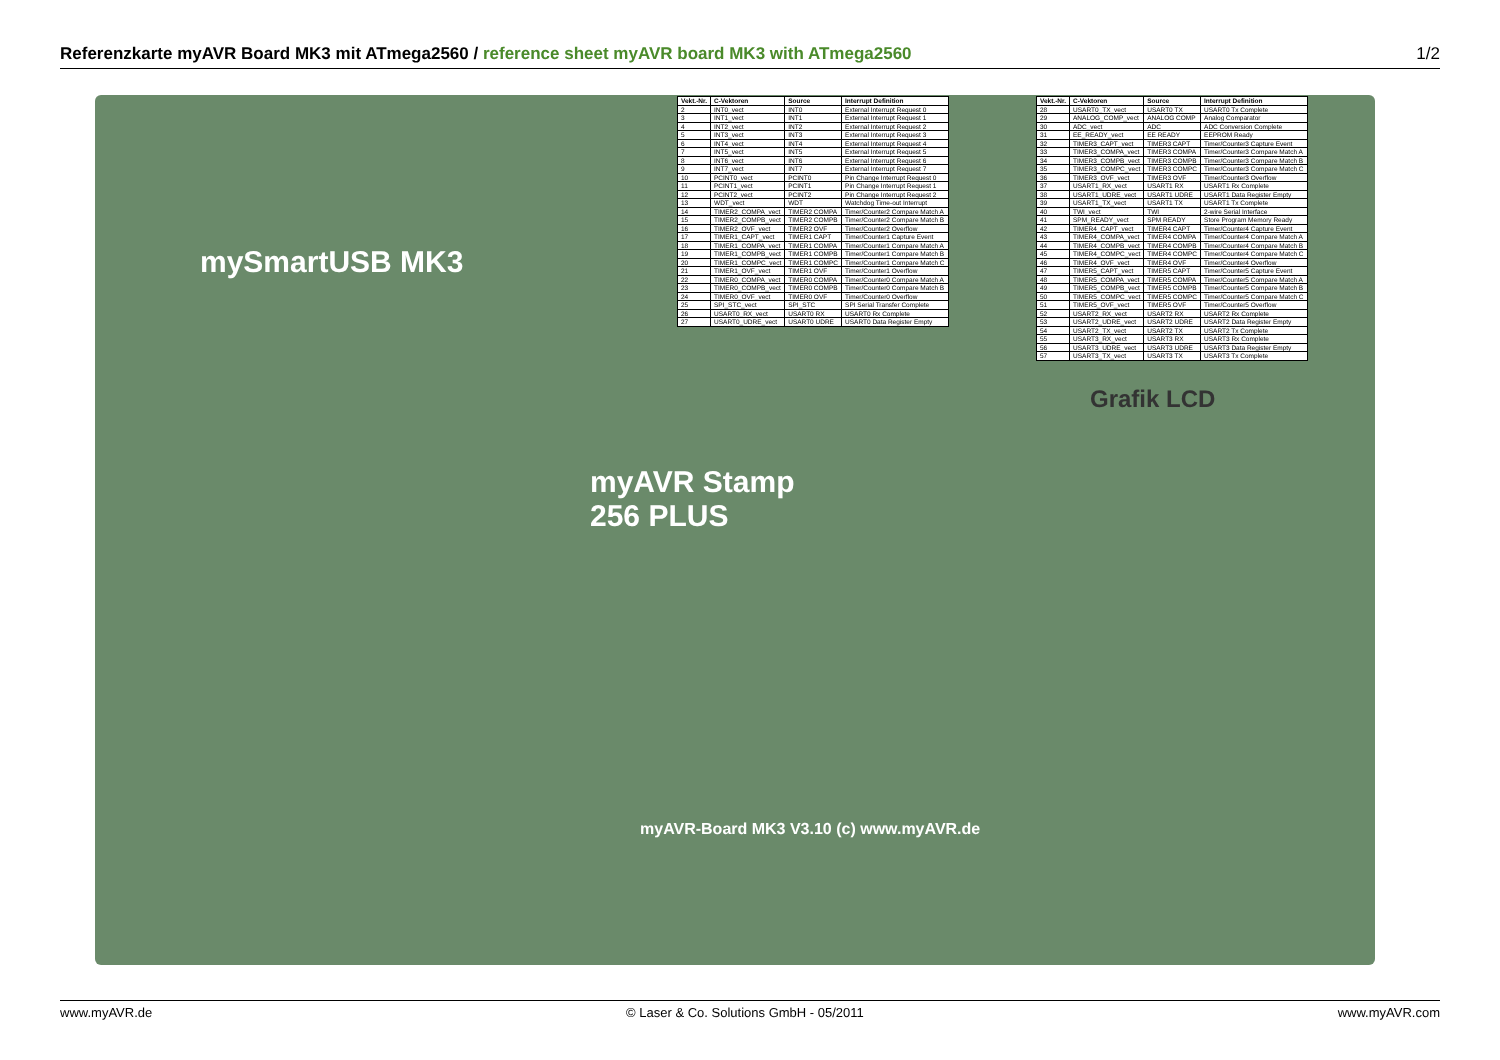Referenzkarte myAVR Board MK3 mit ATmega2560 / reference sheet myAVR board MK3 with ATmega2560
1/2
mySmartUSB MK3
myAVR Stamp
256 PLUS
Grafik LCD
myAVR-Board MK3 V3.10 (c) www.myAVR.de
| Vekt.-Nr. | C-Vektoren | Source | Interrupt Definition |
| --- | --- | --- | --- |
| 2 | INT0_vect | INT0 | External Interrupt Request 0 |
| 3 | INT1_vect | INT1 | External Interrupt Request 1 |
| 4 | INT2_vect | INT2 | External Interrupt Request 2 |
| 5 | INT3_vect | INT3 | External Interrupt Request 3 |
| 6 | INT4_vect | INT4 | External Interrupt Request 4 |
| 7 | INT5_vect | INT5 | External Interrupt Request 5 |
| 8 | INT6_vect | INT6 | External Interrupt Request 6 |
| 9 | INT7_vect | INT7 | External Interrupt Request 7 |
| 10 | PCINT0_vect | PCINT0 | Pin Change Interrupt Request 0 |
| 11 | PCINT1_vect | PCINT1 | Pin Change Interrupt Request 1 |
| 12 | PCINT2_vect | PCINT2 | Pin Change Interrupt Request 2 |
| 13 | WDT_vect | WDT | Watchdog Time-out Interrupt |
| 14 | TIMER2_COMPA_vect | TIMER2 COMPA | Timer/Counter2 Compare Match A |
| 15 | TIMER2_COMPB_vect | TIMER2 COMPB | Timer/Counter2 Compare Match B |
| 16 | TIMER2_OVF_vect | TIMER2 OVF | Timer/Counter2 Overflow |
| 17 | TIMER1_CAPT_vect | TIMER1 CAPT | Timer/Counter1 Capture Event |
| 18 | TIMER1_COMPA_vect | TIMER1 COMPA | Timer/Counter1 Compare Match A |
| 19 | TIMER1_COMPB_vect | TIMER1 COMPB | Timer/Counter1 Compare Match B |
| 20 | TIMER1_COMPC_vect | TIMER1 COMPC | Timer/Counter1 Compare Match C |
| 21 | TIMER1_OVF_vect | TIMER1 OVF | Timer/Counter1 Overflow |
| 22 | TIMER0_COMPA_vect | TIMER0 COMPA | Timer/Counter0 Compare Match A |
| 23 | TIMER0_COMPB_vect | TIMER0 COMPB | Timer/Counter0 Compare Match B |
| 24 | TIMER0_OVF_vect | TIMER0 OVF | Timer/Counter0 Overflow |
| 25 | SPI_STC_vect | SPI_STC | SPI Serial Transfer Complete |
| 26 | USART0_RX_vect | USART0 RX | USART0 Rx Complete |
| 27 | USART0_UDRE_vect | USART0 UDRE | USART0 Data Register Empty |
| Vekt.-Nr. | C-Vektoren | Source | Interrupt Definition |
| --- | --- | --- | --- |
| 28 | USART0_TX_vect | USART0 TX | USART0 Tx Complete |
| 29 | ANALOG_COMP_vect | ANALOG COMP | Analog Comparator |
| 30 | ADC_vect | ADC | ADC Conversion Complete |
| 31 | EE_READY_vect | EE READY | EEPROM Ready |
| 32 | TIMER3_CAPT_vect | TIMER3 CAPT | Timer/Counter3 Capture Event |
| 33 | TIMER3_COMPA_vect | TIMER3 COMPA | Timer/Counter3 Compare Match A |
| 34 | TIMER3_COMPB_vect | TIMER3 COMPB | Timer/Counter3 Compare Match B |
| 35 | TIMER3_COMPC_vect | TIMER3 COMPC | Timer/Counter3 Compare Match C |
| 36 | TIMER3_OVF_vect | TIMER3 OVF | Timer/Counter3 Overflow |
| 37 | USART1_RX_vect | USART1 RX | USART1 Rx Complete |
| 38 | USART1_UDRE_vect | USART1 UDRE | USART1 Data Register Empty |
| 39 | USART1_TX_vect | USART1 TX | USART1 Tx Complete |
| 40 | TWI_vect | TWI | 2-wire Serial Interface |
| 41 | SPM_READY_vect | SPM READY | Store Program Memory Ready |
| 42 | TIMER4_CAPT_vect | TIMER4 CAPT | Timer/Counter4 Capture Event |
| 43 | TIMER4_COMPA_vect | TIMER4 COMPA | Timer/Counter4 Compare Match A |
| 44 | TIMER4_COMPB_vect | TIMER4 COMPB | Timer/Counter4 Compare Match B |
| 45 | TIMER4_COMPC_vect | TIMER4 COMPC | Timer/Counter4 Compare Match C |
| 46 | TIMER4_OVF_vect | TIMER4 OVF | Timer/Counter4 Overflow |
| 47 | TIMER5_CAPT_vect | TIMER5 CAPT | Timer/Counter5 Capture Event |
| 48 | TIMER5_COMPA_vect | TIMER5 COMPA | Timer/Counter5 Compare Match A |
| 49 | TIMER5_COMPB_vect | TIMER5 COMPB | Timer/Counter5 Compare Match B |
| 50 | TIMER5_COMPC_vect | TIMER5 COMPC | Timer/Counter5 Compare Match C |
| 51 | TIMER5_OVF_vect | TIMER5 OVF | Timer/Counter5 Overflow |
| 52 | USART2_RX_vect | USART2 RX | USART2 Rx Complete |
| 53 | USART2_UDRE_vect | USART2 UDRE | USART2 Data Register Empty |
| 54 | USART2_TX_vect | USART2 TX | USART2 Tx Complete |
| 55 | USART3_RX_vect | USART3 RX | USART3 Rx Complete |
| 56 | USART3_UDRE_vect | USART3 UDRE | USART3 Data Register Empty |
| 57 | USART3_TX_vect | USART3 TX | USART3 Tx Complete |
www.myAVR.de © Laser & Co. Solutions GmbH - 05/2011
www.myAVR.com